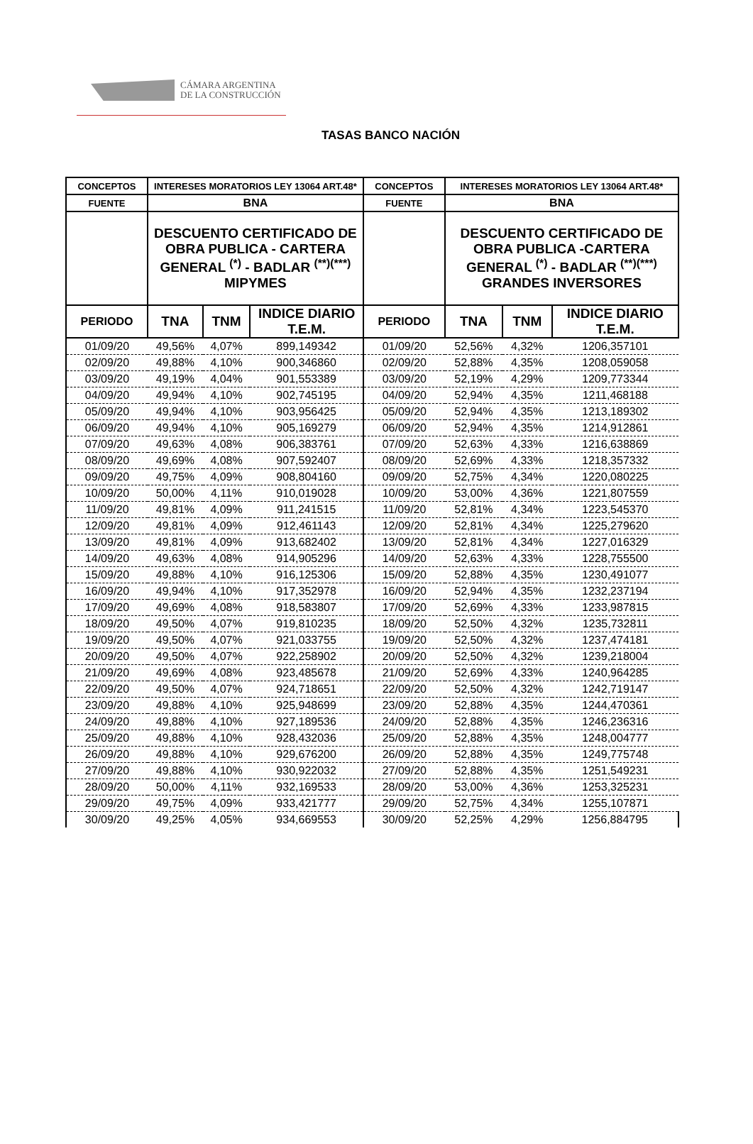CÁMARA ARGENTINA
DE LA CONSTRUCCIÓN
TASAS BANCO NACIÓN
| CONCEPTOS | INTERESES MORATORIOS LEY 13064 ART.48* | | | CONCEPTOS | INTERESES MORATORIOS LEY 13064 ART.48* | | |
| --- | --- | --- | --- | --- | --- | --- | --- |
| FUENTE | BNA | | | FUENTE | BNA | | |
| | DESCUENTO CERTIFICADO DE OBRA PUBLICA - CARTERA GENERAL <sup>(*)</sup> - BADLAR <sup>(**)(***)</sup> MIPYMES | | | | DESCUENTO CERTIFICADO DE OBRA PUBLICA -CARTERA GENERAL <sup>(*)</sup> - BADLAR <sup>(**)(***)</sup> GRANDES INVERSORES | | |
| PERIODO | TNA | TNM | INDICE DIARIO T.E.M. | PERIODO | TNA | TNM | INDICE DIARIO T.E.M. |
| 01/09/20 | 49,56% | 4,07% | 899,149342 | 01/09/20 | 52,56% | 4,32% | 1206,357101 |
| 02/09/20 | 49,88% | 4,10% | 900,346860 | 02/09/20 | 52,88% | 4,35% | 1208,059058 |
| 03/09/20 | 49,19% | 4,04% | 901,553389 | 03/09/20 | 52,19% | 4,29% | 1209,773344 |
| 04/09/20 | 49,94% | 4,10% | 902,745195 | 04/09/20 | 52,94% | 4,35% | 1211,468188 |
| 05/09/20 | 49,94% | 4,10% | 903,956425 | 05/09/20 | 52,94% | 4,35% | 1213,189302 |
| 06/09/20 | 49,94% | 4,10% | 905,169279 | 06/09/20 | 52,94% | 4,35% | 1214,912861 |
| 07/09/20 | 49,63% | 4,08% | 906,383761 | 07/09/20 | 52,63% | 4,33% | 1216,638869 |
| 08/09/20 | 49,69% | 4,08% | 907,592407 | 08/09/20 | 52,69% | 4,33% | 1218,357332 |
| 09/09/20 | 49,75% | 4,09% | 908,804160 | 09/09/20 | 52,75% | 4,34% | 1220,080225 |
| 10/09/20 | 50,00% | 4,11% | 910,019028 | 10/09/20 | 53,00% | 4,36% | 1221,807559 |
| 11/09/20 | 49,81% | 4,09% | 911,241515 | 11/09/20 | 52,81% | 4,34% | 1223,545370 |
| 12/09/20 | 49,81% | 4,09% | 912,461143 | 12/09/20 | 52,81% | 4,34% | 1225,279620 |
| 13/09/20 | 49,81% | 4,09% | 913,682402 | 13/09/20 | 52,81% | 4,34% | 1227,016329 |
| 14/09/20 | 49,63% | 4,08% | 914,905296 | 14/09/20 | 52,63% | 4,33% | 1228,755500 |
| 15/09/20 | 49,88% | 4,10% | 916,125306 | 15/09/20 | 52,88% | 4,35% | 1230,491077 |
| 16/09/20 | 49,94% | 4,10% | 917,352978 | 16/09/20 | 52,94% | 4,35% | 1232,237194 |
| 17/09/20 | 49,69% | 4,08% | 918,583807 | 17/09/20 | 52,69% | 4,33% | 1233,987815 |
| 18/09/20 | 49,50% | 4,07% | 919,810235 | 18/09/20 | 52,50% | 4,32% | 1235,732811 |
| 19/09/20 | 49,50% | 4,07% | 921,033755 | 19/09/20 | 52,50% | 4,32% | 1237,474181 |
| 20/09/20 | 49,50% | 4,07% | 922,258902 | 20/09/20 | 52,50% | 4,32% | 1239,218004 |
| 21/09/20 | 49,69% | 4,08% | 923,485678 | 21/09/20 | 52,69% | 4,33% | 1240,964285 |
| 22/09/20 | 49,50% | 4,07% | 924,718651 | 22/09/20 | 52,50% | 4,32% | 1242,719147 |
| 23/09/20 | 49,88% | 4,10% | 925,948699 | 23/09/20 | 52,88% | 4,35% | 1244,470361 |
| 24/09/20 | 49,88% | 4,10% | 927,189536 | 24/09/20 | 52,88% | 4,35% | 1246,236316 |
| 25/09/20 | 49,88% | 4,10% | 928,432036 | 25/09/20 | 52,88% | 4,35% | 1248,004777 |
| 26/09/20 | 49,88% | 4,10% | 929,676200 | 26/09/20 | 52,88% | 4,35% | 1249,775748 |
| 27/09/20 | 49,88% | 4,10% | 930,922032 | 27/09/20 | 52,88% | 4,35% | 1251,549231 |
| 28/09/20 | 50,00% | 4,11% | 932,169533 | 28/09/20 | 53,00% | 4,36% | 1253,325231 |
| 29/09/20 | 49,75% | 4,09% | 933,421777 | 29/09/20 | 52,75% | 4,34% | 1255,107871 |
| 30/09/20 | 49,25% | 4,05% | 934,669553 | 30/09/20 | 52,25% | 4,29% | 1256,884795 |